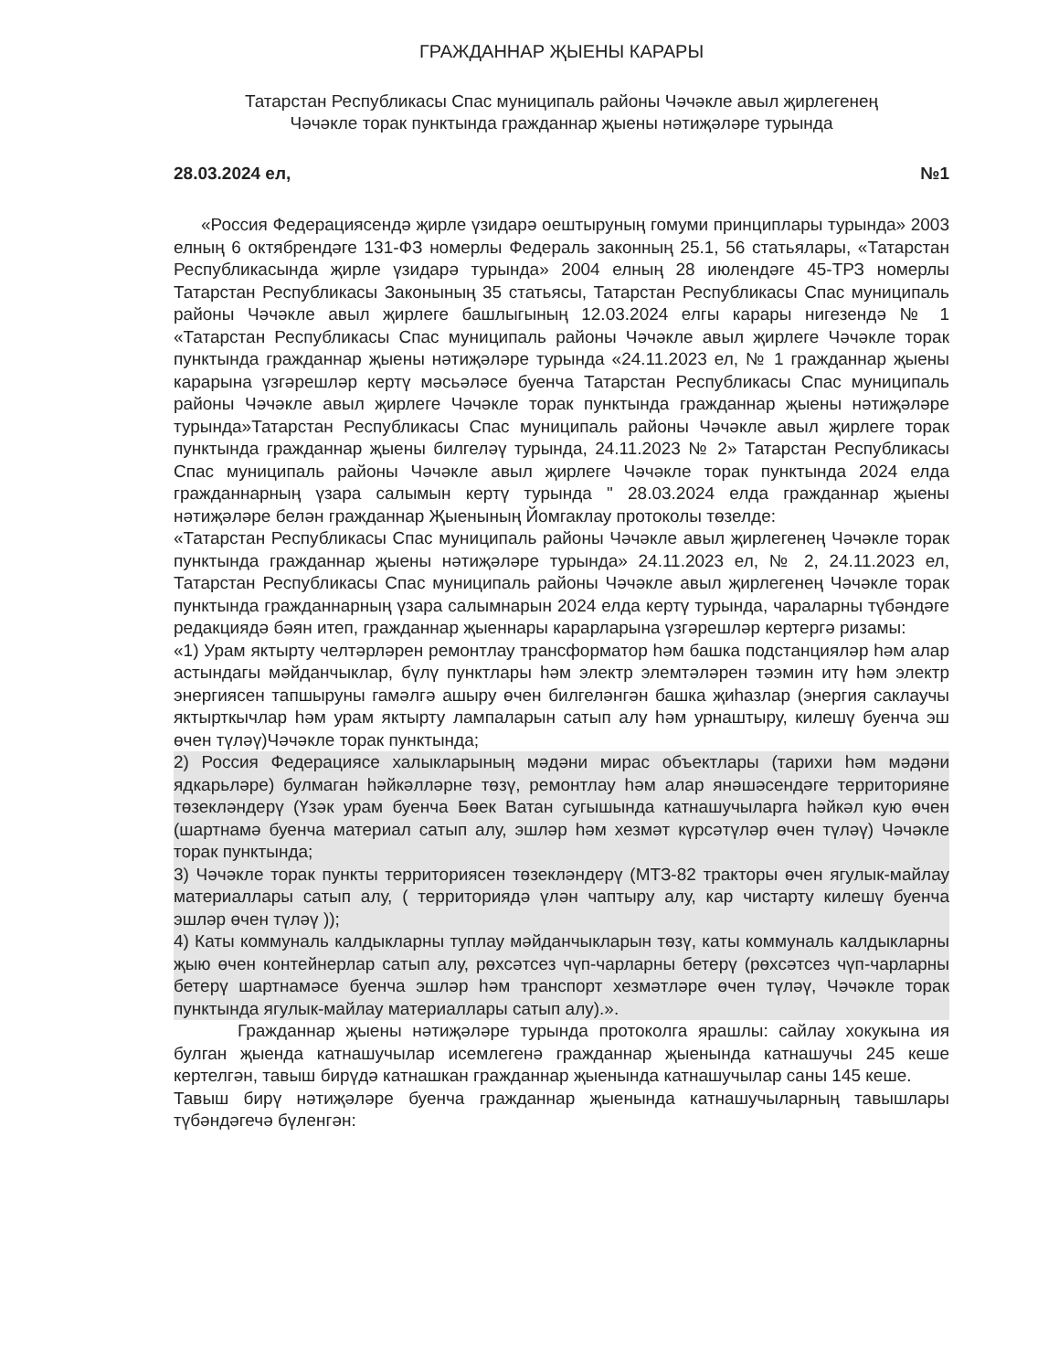ГРАЖДАННАР ҖЫЕНЫ КАРАРЫ
Татарстан Республикасы Спас муниципаль районы Чәчәкле авыл җирлегенең
Чәчәкле торак пунктында гражданнар җыены нәтиҗәләре турында
28.03.2024 ел, №1
«Россия Федерациясендә җирле үзидарә оештыруның гомуми принциплары турында» 2003 елның 6 октябрендәге 131-ФЗ номерлы Федераль законның 25.1, 56 статьялары, «Татарстан Республикасында җирле үзидарә турында» 2004 елның 28 июлендәге 45-ТРЗ номерлы Татарстан Республикасы Законының 35 статьясы, Татарстан Республикасы Спас муниципаль районы Чәчәкле авыл җирлеге башлыгының 12.03.2024 елгы карары нигезендә № 1 «Татарстан Республикасы Спас муниципаль районы Чәчәкле авыл җирлеге Чәчәкле торак пунктында гражданнар җыены нәтиҗәләре турында «24.11.2023 ел, № 1 гражданнар җыены карарына үзгәрешләр кертү мәсьәләсе буенча Татарстан Республикасы Спас муниципаль районы Чәчәкле авыл җирлеге Чәчәкле торак пунктында гражданнар җыены нәтиҗәләре турында»Татарстан Республикасы Спас муниципаль районы Чәчәкле авыл җирлеге торак пунктында гражданнар җыены билгеләү турында, 24.11.2023 № 2» Татарстан Республикасы Спас муниципаль районы Чәчәкле авыл җирлеге Чәчәкле торак пунктында 2024 елда гражданнарның үзара салымын кертү турында " 28.03.2024 елда гражданнар җыены нәтиҗәләре белән гражданнар Җыенының Йомгаклау протоколы төзелде:
«Татарстан Республикасы Спас муниципаль районы Чәчәкле авыл җирлегенең Чәчәкле торак пунктында гражданнар җыены нәтиҗәләре турында» 24.11.2023 ел, № 2, 24.11.2023 ел, Татарстан Республикасы Спас муниципаль районы Чәчәкле авыл җирлегенең Чәчәкле торак пунктында гражданнарның үзара салымнарын 2024 елда кертү турында, чараларны түбәндәге редакциядә бәян итеп, гражданнар җыеннары карарларына үзгәрешләр кертергә ризамы:
«1) Урам яктырту челтәрләрен ремонтлау трансформатор һәм башка подстанцияләр һәм алар астындагы мәйданчыклар, бүлү пунктлары һәм электр элемтәләрен тәэмин итү һәм электр энергиясен тапшыруны гамәлгә ашыру өчен билгеләнгән башка җиһазлар (энергия саклаучы яктырткычлар һәм урам яктырту лампаларын сатып алу һәм урнаштыру, килешү буенча эш өчен түләү)Чәчәкле торак пунктында;
2) Россия Федерациясе халыкларының мәдәни мирас объектлары (тарихи һәм мәдәни ядкарьләре) булмаган һәйкәлләрне төзү, ремонтлау һәм алар янәшәсендәге территорияне төзекләндерү (Үзәк урам буенча Бөек Ватан сугышында катнашучыларга һәйкәл кую өчен (шартнамә буенча материал сатып алу, эшләр һәм хезмәт күрсәтүләр өчен түләү) Чәчәкле торак пунктында;
3) Чәчәкле торак пункты территориясен төзекләндерү (МТЗ-82 тракторы өчен ягулык-майлау материаллары сатып алу, ( территориядә үлән чаптыру алу, кар чистарту килешү буенча эшләр өчен түләү ));
4) Каты коммуналь калдыкларны туплау мәйданчыкларын төзү, каты коммуналь калдыкларны җыю өчен контейнерлар сатып алу, рөхсәтсез чүп-чарларны бетерү (рөхсәтсез чүп-чарларны бетерү шартнамәсе буенча эшләр һәм транспорт хезмәтләре өчен түләү, Чәчәкле торак пунктында ягулык-майлау материаллары сатып алу).».
Гражданнар җыены нәтиҗәләре турында протоколга ярашлы: сайлау хокукына ия булган җыенда катнашучылар исемлегенә гражданнар җыенында катнашучы 245 кеше кертелгән, тавыш бирүдә катнашкан гражданнар җыенында катнашучылар саны 145 кеше.
Тавыш бирү нәтиҗәләре буенча гражданнар җыенында катнашучыларның тавышлары түбәндәгечә бүленгән: